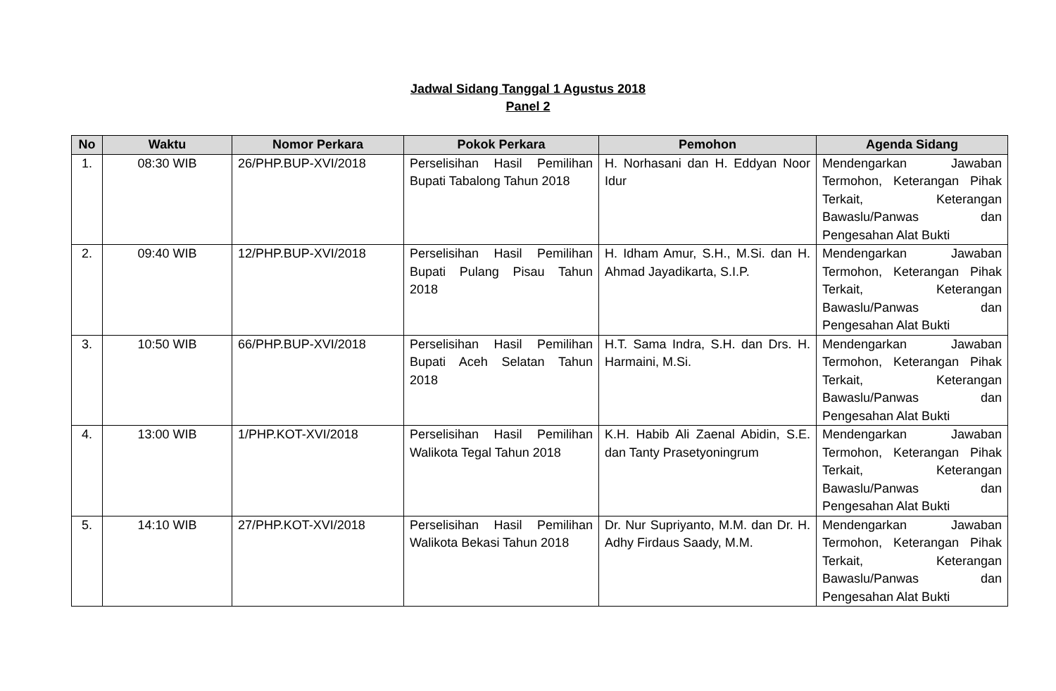Jadwal Sidang Tanggal 1 Agustus 2018
Panel 2
| No | Waktu | Nomor Perkara | Pokok Perkara | Pemohon | Agenda Sidang |
| --- | --- | --- | --- | --- | --- |
| 1. | 08:30 WIB | 26/PHP.BUP-XVI/2018 | Perselisihan Hasil Pemilihan Bupati Tabalong Tahun 2018 | H. Norhasani dan H. Eddyan Noor Idur | Mendengarkan Jawaban Termohon, Keterangan Pihak Terkait, Keterangan Bawaslu/Panwas dan Pengesahan Alat Bukti |
| 2. | 09:40 WIB | 12/PHP.BUP-XVI/2018 | Perselisihan Hasil Pemilihan Bupati Pulang Pisau Tahun 2018 | H. Idham Amur, S.H., M.Si. dan H. Ahmad Jayadikarta, S.I.P. | Mendengarkan Jawaban Termohon, Keterangan Pihak Terkait, Keterangan Bawaslu/Panwas dan Pengesahan Alat Bukti |
| 3. | 10:50 WIB | 66/PHP.BUP-XVI/2018 | Perselisihan Hasil Pemilihan Bupati Aceh Selatan Tahun 2018 | H.T. Sama Indra, S.H. dan Drs. H. Harmaini, M.Si. | Mendengarkan Jawaban Termohon, Keterangan Pihak Terkait, Keterangan Bawaslu/Panwas dan Pengesahan Alat Bukti |
| 4. | 13:00 WIB | 1/PHP.KOT-XVI/2018 | Perselisihan Hasil Pemilihan Walikota Tegal Tahun 2018 | K.H. Habib Ali Zaenal Abidin, S.E. dan Tanty Prasetyoningrum | Mendengarkan Jawaban Termohon, Keterangan Pihak Terkait, Keterangan Bawaslu/Panwas dan Pengesahan Alat Bukti |
| 5. | 14:10 WIB | 27/PHP.KOT-XVI/2018 | Perselisihan Hasil Pemilihan Walikota Bekasi Tahun 2018 | Dr. Nur Supriyanto, M.M. dan Dr. H. Adhy Firdaus Saady, M.M. | Mendengarkan Jawaban Termohon, Keterangan Pihak Terkait, Keterangan Bawaslu/Panwas dan Pengesahan Alat Bukti |